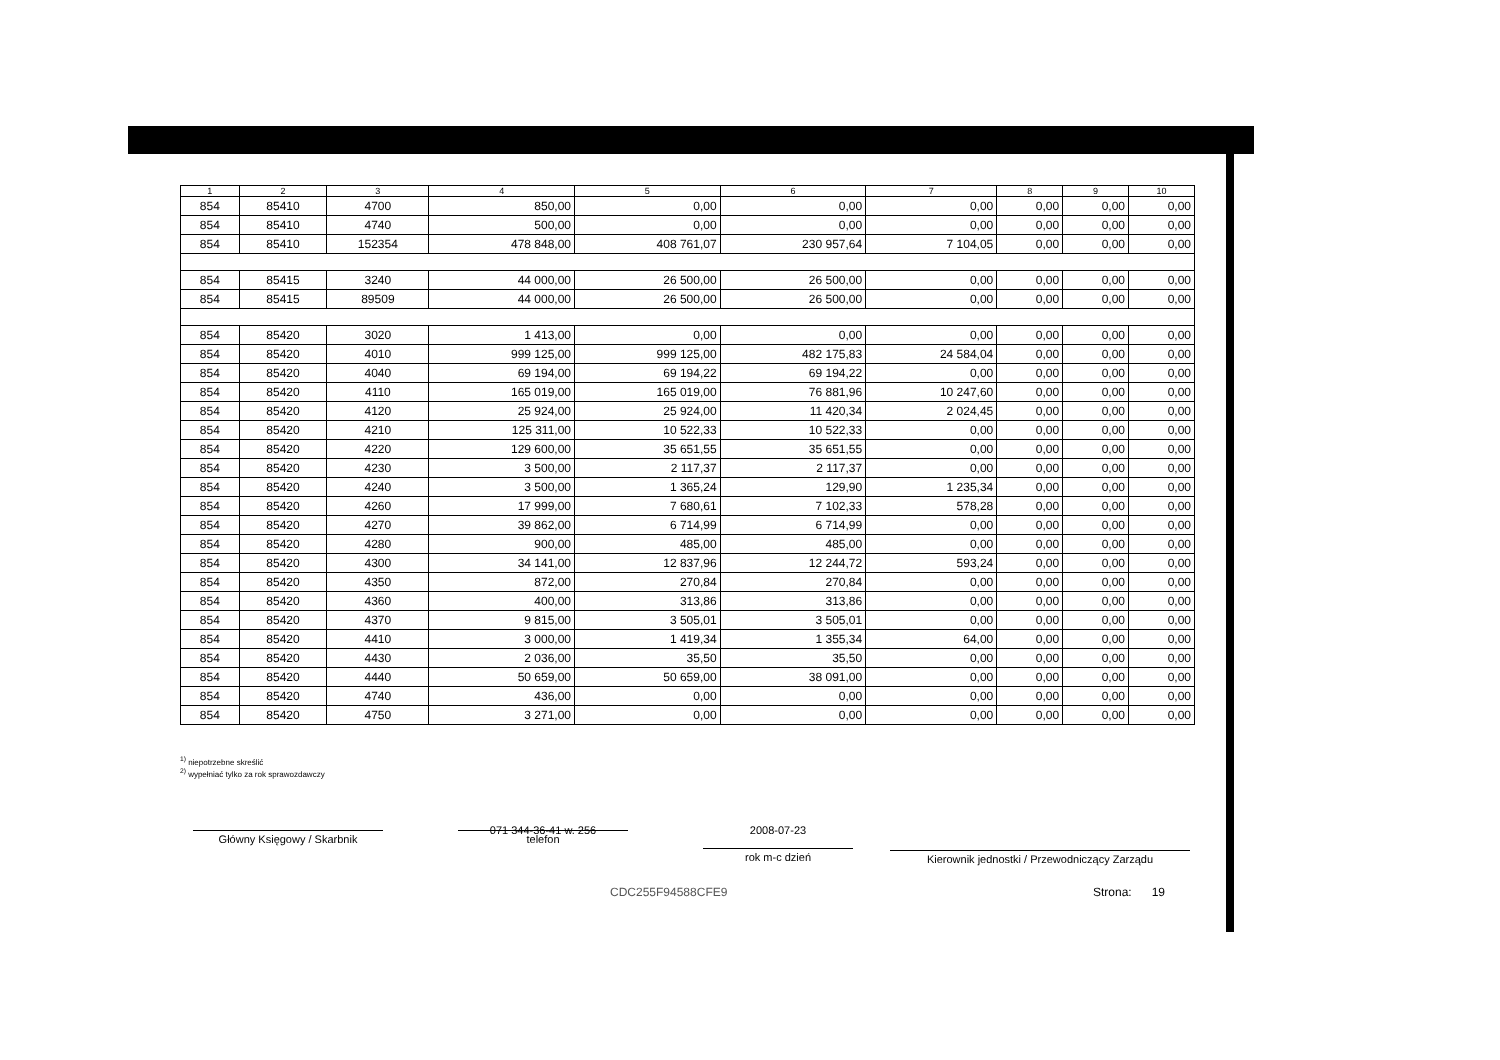| 1 | 2 | 3 | 4 | 5 | 6 | 7 | 8 | 9 | 10 |
| --- | --- | --- | --- | --- | --- | --- | --- | --- | --- |
| 854 | 85410 | 4700 | 850,00 | 0,00 | 0,00 | 0,00 | 0,00 | 0,00 | 0,00 |
| 854 | 85410 | 4740 | 500,00 | 0,00 | 0,00 | 0,00 | 0,00 | 0,00 | 0,00 |
| 854 | 85410 | 152354 | 478 848,00 | 408 761,07 | 230 957,64 | 7 104,05 | 0,00 | 0,00 | 0,00 |
| 854 | 85415 | 3240 | 44 000,00 | 26 500,00 | 26 500,00 | 0,00 | 0,00 | 0,00 | 0,00 |
| 854 | 85415 | 89509 | 44 000,00 | 26 500,00 | 26 500,00 | 0,00 | 0,00 | 0,00 | 0,00 |
| 854 | 85420 | 3020 | 1 413,00 | 0,00 | 0,00 | 0,00 | 0,00 | 0,00 | 0,00 |
| 854 | 85420 | 4010 | 999 125,00 | 999 125,00 | 482 175,83 | 24 584,04 | 0,00 | 0,00 | 0,00 |
| 854 | 85420 | 4040 | 69 194,00 | 69 194,22 | 69 194,22 | 0,00 | 0,00 | 0,00 | 0,00 |
| 854 | 85420 | 4110 | 165 019,00 | 165 019,00 | 76 881,96 | 10 247,60 | 0,00 | 0,00 | 0,00 |
| 854 | 85420 | 4120 | 25 924,00 | 25 924,00 | 11 420,34 | 2 024,45 | 0,00 | 0,00 | 0,00 |
| 854 | 85420 | 4210 | 125 311,00 | 10 522,33 | 10 522,33 | 0,00 | 0,00 | 0,00 | 0,00 |
| 854 | 85420 | 4220 | 129 600,00 | 35 651,55 | 35 651,55 | 0,00 | 0,00 | 0,00 | 0,00 |
| 854 | 85420 | 4230 | 3 500,00 | 2 117,37 | 2 117,37 | 0,00 | 0,00 | 0,00 | 0,00 |
| 854 | 85420 | 4240 | 3 500,00 | 1 365,24 | 129,90 | 1 235,34 | 0,00 | 0,00 | 0,00 |
| 854 | 85420 | 4260 | 17 999,00 | 7 680,61 | 7 102,33 | 578,28 | 0,00 | 0,00 | 0,00 |
| 854 | 85420 | 4270 | 39 862,00 | 6 714,99 | 6 714,99 | 0,00 | 0,00 | 0,00 | 0,00 |
| 854 | 85420 | 4280 | 900,00 | 485,00 | 485,00 | 0,00 | 0,00 | 0,00 | 0,00 |
| 854 | 85420 | 4300 | 34 141,00 | 12 837,96 | 12 244,72 | 593,24 | 0,00 | 0,00 | 0,00 |
| 854 | 85420 | 4350 | 872,00 | 270,84 | 270,84 | 0,00 | 0,00 | 0,00 | 0,00 |
| 854 | 85420 | 4360 | 400,00 | 313,86 | 313,86 | 0,00 | 0,00 | 0,00 | 0,00 |
| 854 | 85420 | 4370 | 9 815,00 | 3 505,01 | 3 505,01 | 0,00 | 0,00 | 0,00 | 0,00 |
| 854 | 85420 | 4410 | 3 000,00 | 1 419,34 | 1 355,34 | 64,00 | 0,00 | 0,00 | 0,00 |
| 854 | 85420 | 4430 | 2 036,00 | 35,50 | 35,50 | 0,00 | 0,00 | 0,00 | 0,00 |
| 854 | 85420 | 4440 | 50 659,00 | 50 659,00 | 38 091,00 | 0,00 | 0,00 | 0,00 | 0,00 |
| 854 | 85420 | 4740 | 436,00 | 0,00 | 0,00 | 0,00 | 0,00 | 0,00 | 0,00 |
| 854 | 85420 | 4750 | 3 271,00 | 0,00 | 0,00 | 0,00 | 0,00 | 0,00 | 0,00 |
<sup>1)</sup> niepotrzebne skreślić
<sup>2)</sup> wypełniać tylko za rok sprawozdawczy
Główny Księgowy / Skarbnik
071 344-36-41 w. 256
telefon
2008-07-23
rok m-c dzień Kierownik jednostki / Przewodniczący Zarządu
CDC255F94588CFE9 Strona: 19